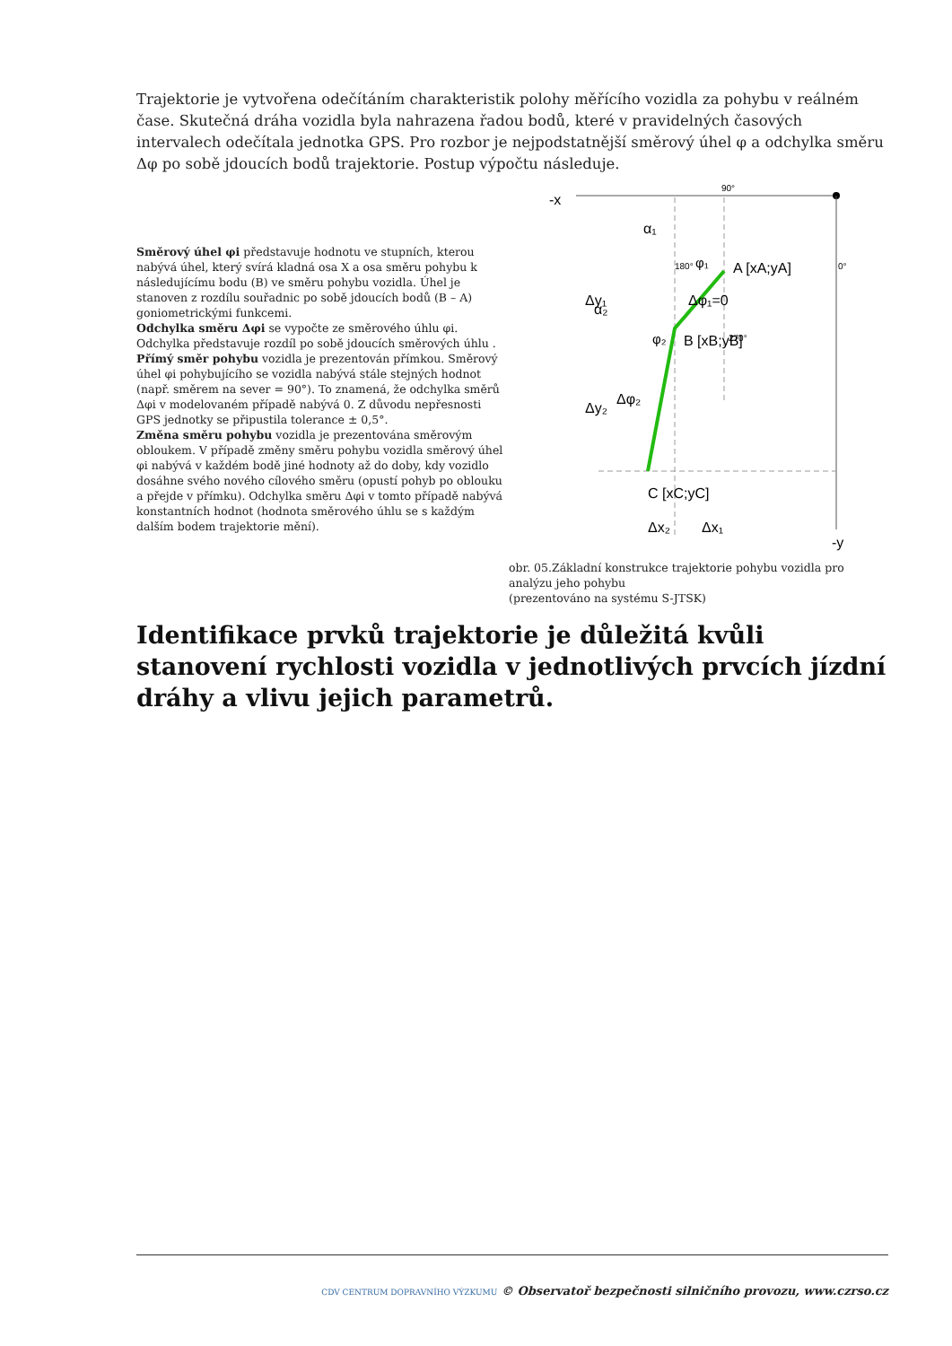Trajektorie je vytvořena odečítáním charakteristik polohy měřícího vozidla za pohybu v reálném čase. Skutečná dráha vozidla byla nahrazena řadou bodů, které v pravidelných časových intervalech odečítala jednotka GPS. Pro rozbor je nejpodstatnější směrový úhel φ a odchylka směru Δφ po sobě jdoucích bodů trajektorie. Postup výpočtu následuje.
Směrový úhel φi představuje hodnotu ve stupních, kterou nabývá úhel, který svírá kladná osa X a osa směru pohybu k následujícímu bodu (B) ve směru pohybu vozidla. Úhel je stanoven z rozdílu souřadnic po sobě jdoucích bodů (B – A) goniometrickými funkcemi.
Odchylka směru Δφi se vypočte ze směrového úhlu φi. Odchylka představuje rozdíl po sobě jdoucích směrových úhlu .
Přímý směr pohybu vozidla je prezentován přímkou. Směrový úhel φi pohybujícího se vozidla nabývá stále stejných hodnot (např. směrem na sever = 90°). To znamená, že odchylka směrů Δφi v modelovaném případě nabývá 0. Z důvodu nepřesnosti GPS jednotky se připustila tolerance ± 0,5°.
Změna směru pohybu vozidla je prezentována směrovým obloukem. V případě změny směru pohybu vozidla směrový úhel φi nabývá v každém bodě jiné hodnoty až do doby, kdy vozidlo dosáhne svého nového cílového směru (opustí pohyb po oblouku a přejde v přímku). Odchylka směru Δφi v tomto případě nabývá konstantních hodnot (hodnota směrového úhlu se s každým dalším bodem trajektorie mění).
-x
90°
α₁
α₂
φ₁
A [xA;yA]
Δφ₁=0
φ₂
B [xB;yB]
Δφ₂
C [xC;yC]
Δx₂
Δx₁
-y
180°
0°
270°
Δy₁
Δy₂
obr. 05.Základní konstrukce trajektorie pohybu vozidla pro analýzu jeho pohybu
(prezentováno na systému S-JTSK)
Identifikace prvků trajektorie je důležitá kvůli stanovení rychlosti vozidla v jednotlivých prvcích jízdní dráhy a vlivu jejich parametrů.
CDV CENTRUM DOPRAVNÍHO VÝZKUMU © Observatoř bezpečnosti silničního provozu, www.czrso.cz